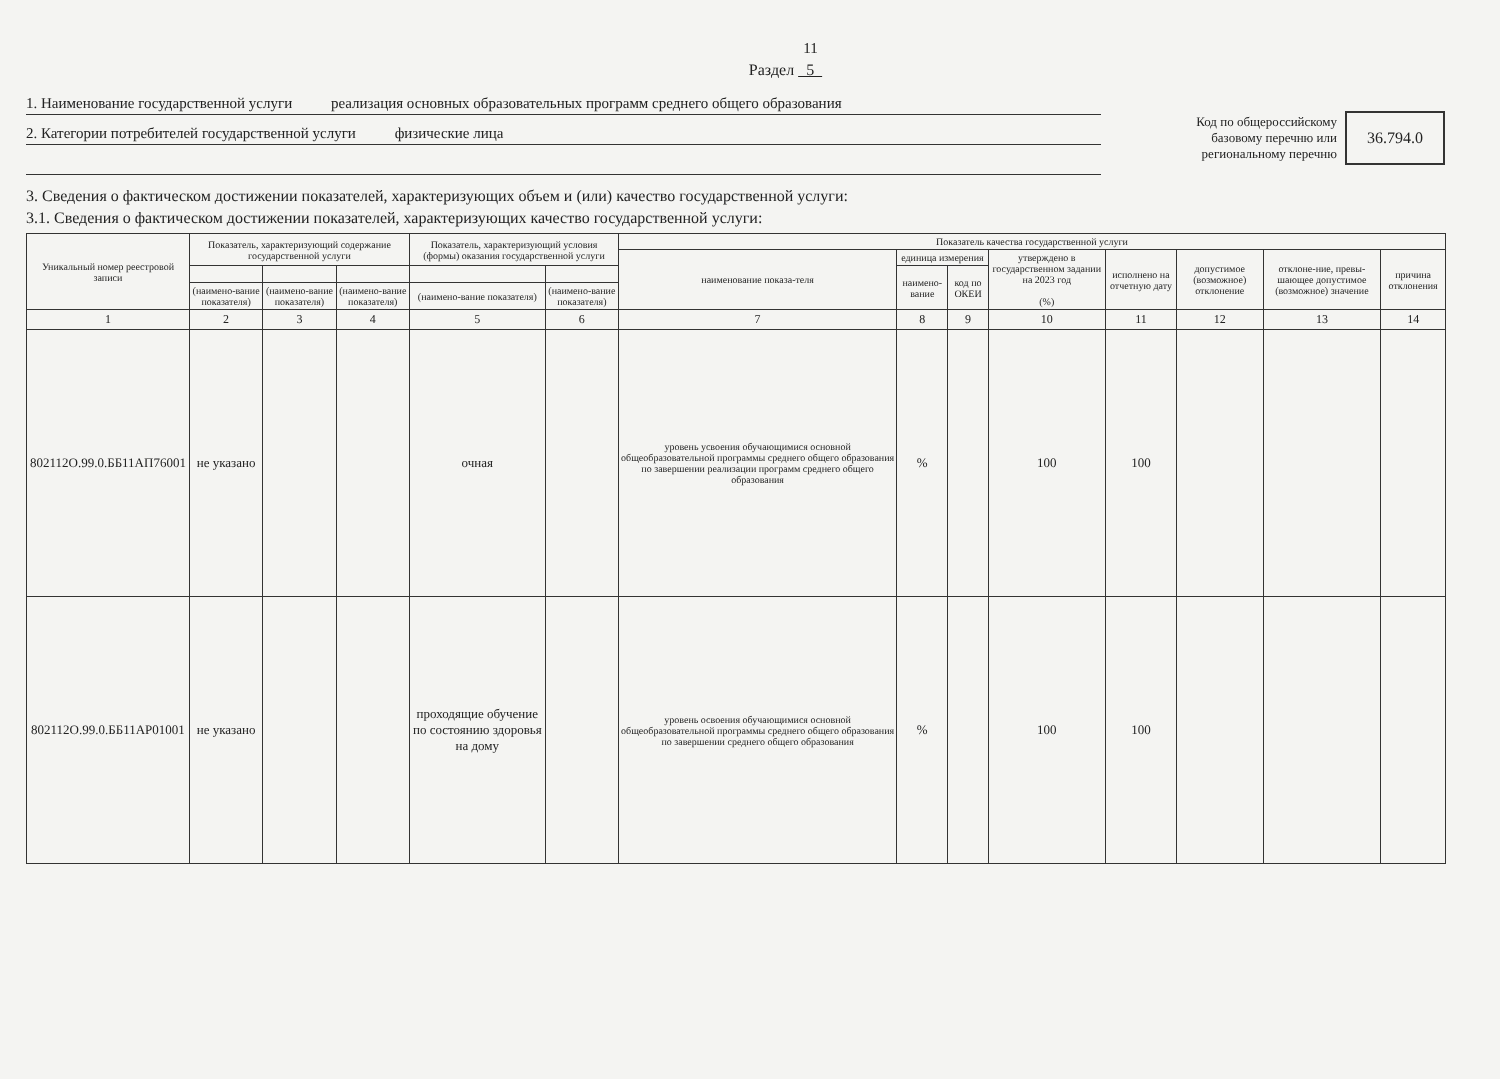11
Раздел 5
1. Наименование государственной услуги реализация основных образовательных программ среднего общего образования
2. Категории потребителей государственной услуги физические лица
Код по общероссийскому базовому перечню или региональному перечню
36.794.0
3. Сведения о фактическом достижении показателей, характеризующих объем и (или) качество государственной услуги:
3.1. Сведения о фактическом достижении показателей, характеризующих качество государственной услуги:
| Уникальный номер реестровой записи | Показатель, характеризующий содержание государственной услуги | | | Показатель, характеризующий условия (формы) оказания государственной услуги | | Показатель качества государственной услуги | | | | | | | |
| --- | --- | --- | --- | --- | --- | --- | --- | --- | --- | --- | --- | --- | --- |
| | | | | | | наименование показа-теля | единица измерения | | утверждено в государственном задании на 2023 год (%) | исполнено на отчетную дату | допустимое (возможное) отклонение | отклоне-ние, превы-шающее допустимое (возможное) значение | причина отклонения |
| | | | | | | | наимено-вание | код по ОКЕИ | | | | | |
| | (наимено-вание показателя) | (наимено-вание показателя) | (наимено-вание показателя) | (наимено-вание показателя) | (наимено-вание показателя) | | | | | | | | |
| 1 | 2 | 3 | 4 | 5 | 6 | 7 | 8 | 9 | 10 | 11 | 12 | 13 | 14 |
| 802112О.99.0.ББ11АП76001 | не указано | | | очная | | уровень усвоения обучающимися основной общеобразовательной программы среднего общего образования по завершении реализации программ среднего общего образования | % | | 100 | 100 | | | |
| 802112О.99.0.ББ11АР01001 | не указано | | | проходящие обучение по состоянию здоровья на дому | | уровень освоения обучающимися основной общеобразовательной программы среднего общего образования по завершении среднего общего образования | % | | 100 | 100 | | | |